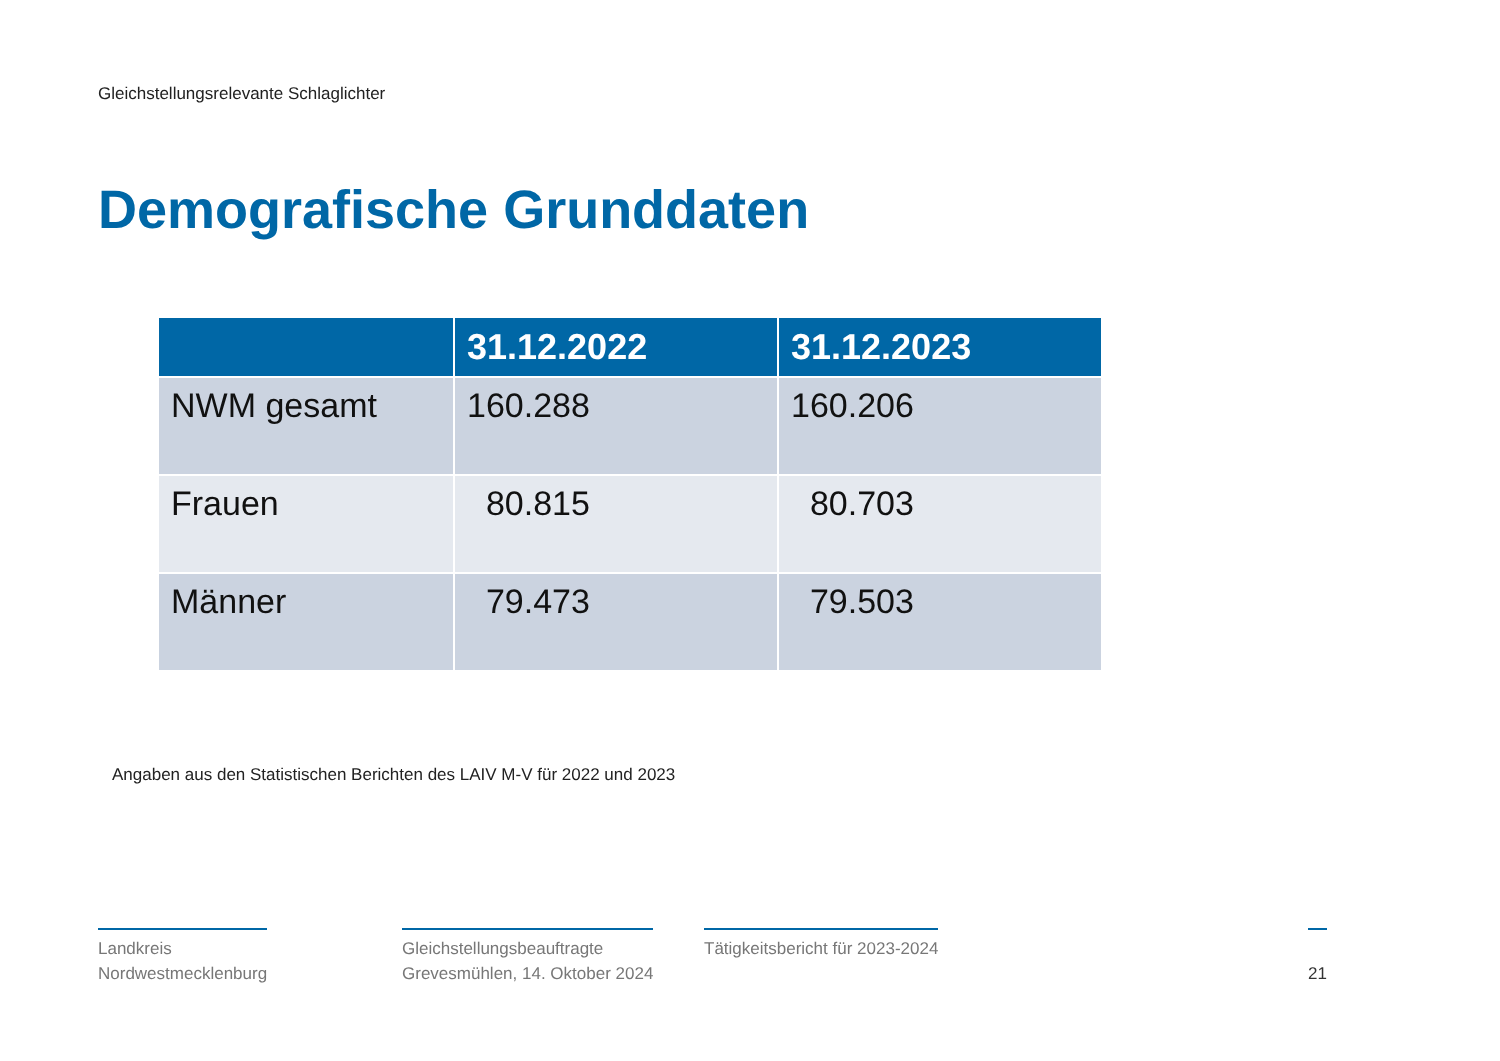Gleichstellungsrelevante Schlaglichter
Demografische Grunddaten
| | 31.12.2022 | 31.12.2023 |
| --- | --- | --- |
| NWM gesamt | 160.288 | 160.206 |
| Frauen | 80.815 | 80.703 |
| Männer | 79.473 | 79.503 |
Angaben aus den Statistischen Berichten des LAIV M-V für 2022 und 2023
Landkreis
Nordwestmecklenburg
Gleichstellungsbeauftragte
Grevesmühlen, 14. Oktober 2024
Tätigkeitsbericht für 2023-2024
21